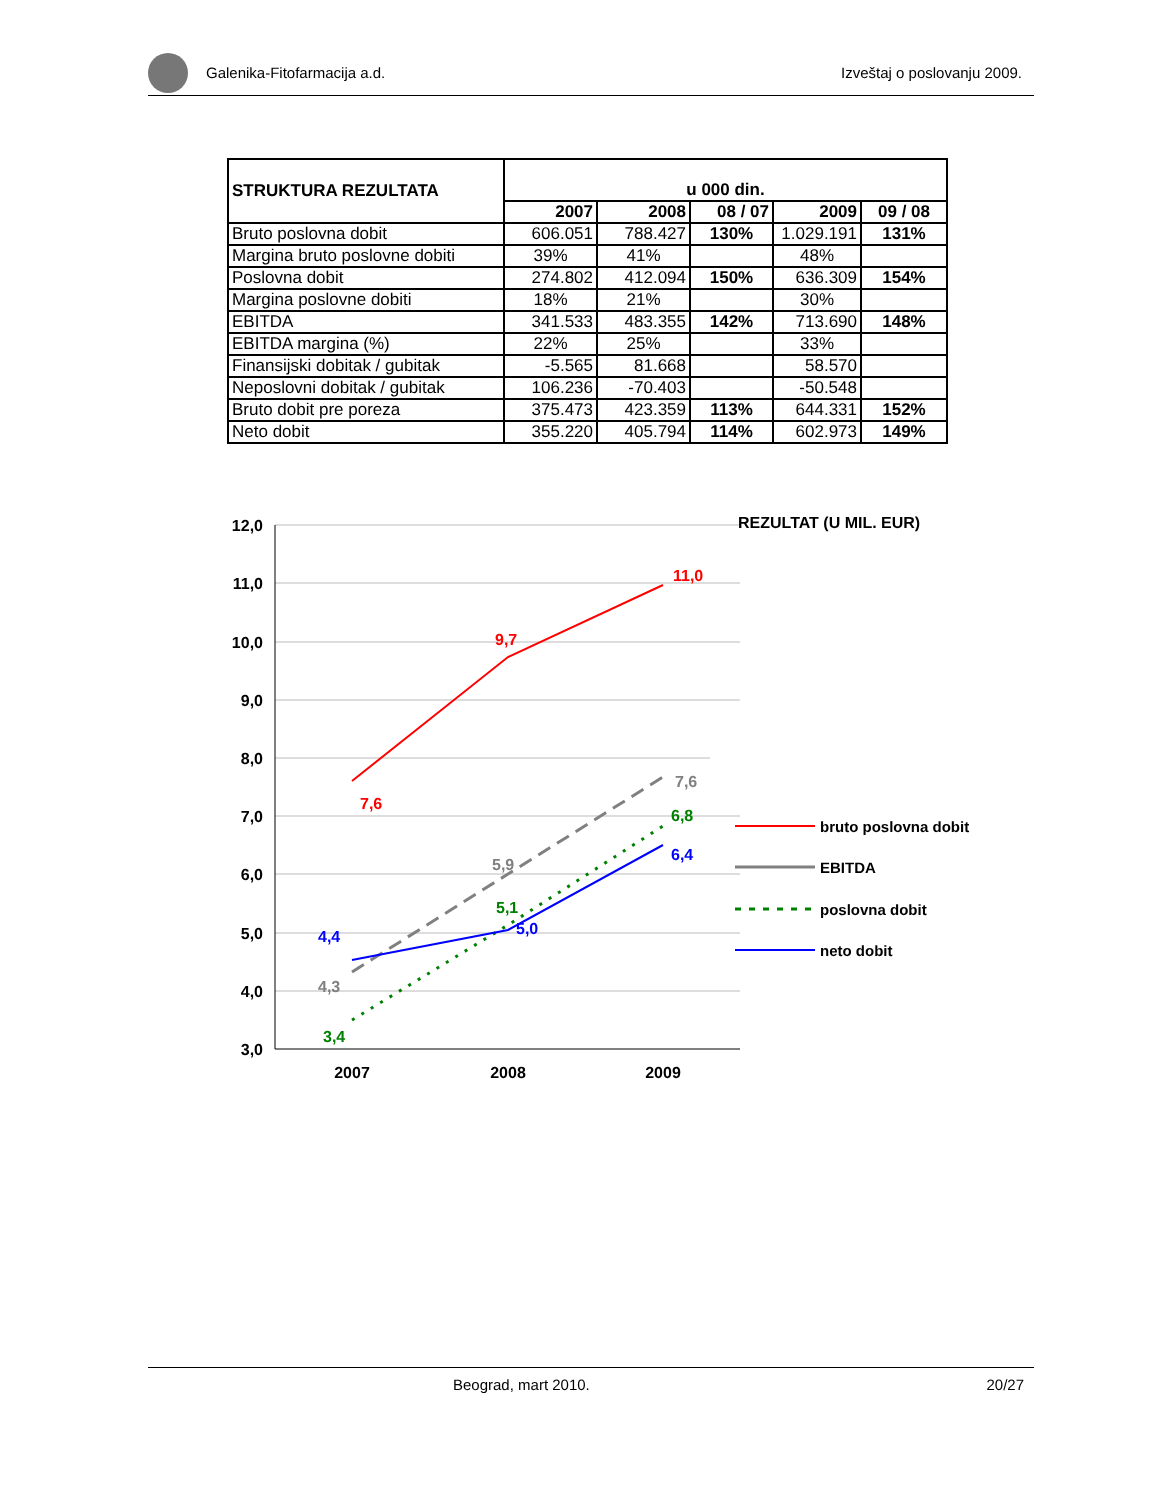Galenika-Fitofarmacija a.d. Izveštaj o poslovanju 2009.
| STRUKTURA REZULTATA | u 000 din. | | | | |
| --- | --- | --- | --- | --- | --- |
| | 2007 | 2008 | 08 / 07 | 2009 | 09 / 08 |
| Bruto poslovna dobit | 606.051 | 788.427 | 130% | 1.029.191 | 131% |
| Margina bruto poslovne dobiti | 39% | 41% | | 48% | |
| Poslovna dobit | 274.802 | 412.094 | 150% | 636.309 | 154% |
| Margina poslovne dobiti | 18% | 21% | | 30% | |
| EBITDA | 341.533 | 483.355 | 142% | 713.690 | 148% |
| EBITDA margina (%) | 22% | 25% | | 33% | |
| Finansijski dobitak / gubitak | -5.565 | 81.668 | | 58.570 | |
| Neposlovni dobitak / gubitak | 106.236 | -70.403 | | -50.548 | |
| Bruto dobit pre poreza | 375.473 | 423.359 | 113% | 644.331 | 152% |
| Neto dobit | 355.220 | 405.794 | 114% | 602.973 | 149% |
12,0
11,0
10,0
9,0
8,0
7,0
6,0
5,0
4,0
3,0
2007
2008
2009
REZULTAT (U MIL. EUR)
7,6
9,7
11,0
4,3
5,9
7,6
3,4
5,1
6,8
4,4
5,0
6,4
bruto poslovna dobit
EBITDA
poslovna dobit
neto dobit
Beograd, mart 2010. 20/27